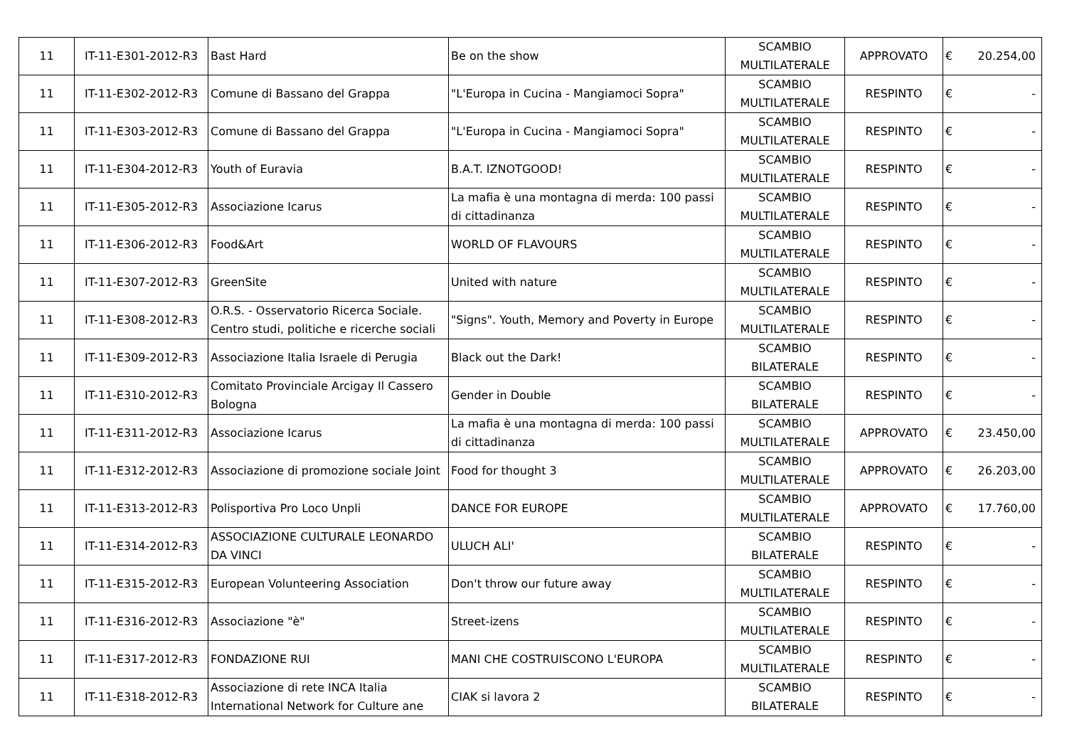| 11 | IT-11-E301-2012-R3 | Bast Hard | Be on the show | SCAMBIO MULTILATERALE | APPROVATO | € | 20.254,00 |
| 11 | IT-11-E302-2012-R3 | Comune di Bassano del Grappa | "L'Europa in Cucina - Mangiamoci Sopra" | SCAMBIO MULTILATERALE | RESPINTO | € | - |
| 11 | IT-11-E303-2012-R3 | Comune di Bassano del Grappa | "L'Europa in Cucina - Mangiamoci Sopra" | SCAMBIO MULTILATERALE | RESPINTO | € | - |
| 11 | IT-11-E304-2012-R3 | Youth of Euravia | B.A.T. IZNOTGOOD! | SCAMBIO MULTILATERALE | RESPINTO | € | - |
| 11 | IT-11-E305-2012-R3 | Associazione Icarus | La mafia è una montagna di merda: 100 passi di cittadinanza | SCAMBIO MULTILATERALE | RESPINTO | € | - |
| 11 | IT-11-E306-2012-R3 | Food&Art | WORLD OF FLAVOURS | SCAMBIO MULTILATERALE | RESPINTO | € | - |
| 11 | IT-11-E307-2012-R3 | GreenSite | United with nature | SCAMBIO MULTILATERALE | RESPINTO | € | - |
| 11 | IT-11-E308-2012-R3 | O.R.S. - Osservatorio Ricerca Sociale. Centro studi, politiche e ricerche sociali | "Signs". Youth, Memory and Poverty in Europe | SCAMBIO MULTILATERALE | RESPINTO | € | - |
| 11 | IT-11-E309-2012-R3 | Associazione Italia Israele di Perugia | Black out the Dark! | SCAMBIO BILATERALE | RESPINTO | € | - |
| 11 | IT-11-E310-2012-R3 | Comitato Provinciale Arcigay Il Cassero Bologna | Gender in Double | SCAMBIO BILATERALE | RESPINTO | € | - |
| 11 | IT-11-E311-2012-R3 | Associazione Icarus | La mafia è una montagna di merda: 100 passi di cittadinanza | SCAMBIO MULTILATERALE | APPROVATO | € | 23.450,00 |
| 11 | IT-11-E312-2012-R3 | Associazione di promozione sociale Joint | Food for thought 3 | SCAMBIO MULTILATERALE | APPROVATO | € | 26.203,00 |
| 11 | IT-11-E313-2012-R3 | Polisportiva Pro Loco Unpli | DANCE FOR EUROPE | SCAMBIO MULTILATERALE | APPROVATO | € | 17.760,00 |
| 11 | IT-11-E314-2012-R3 | ASSOCIAZIONE CULTURALE LEONARDO DA VINCI | ULUCH ALI' | SCAMBIO BILATERALE | RESPINTO | € | - |
| 11 | IT-11-E315-2012-R3 | European Volunteering Association | Don't throw our future away | SCAMBIO MULTILATERALE | RESPINTO | € | - |
| 11 | IT-11-E316-2012-R3 | Associazione "è" | Street-izens | SCAMBIO MULTILATERALE | RESPINTO | € | - |
| 11 | IT-11-E317-2012-R3 | FONDAZIONE RUI | MANI CHE COSTRUISCONO L'EUROPA | SCAMBIO MULTILATERALE | RESPINTO | € | - |
| 11 | IT-11-E318-2012-R3 | Associazione di rete INCA Italia International Network for Culture ane | CIAK si lavora 2 | SCAMBIO BILATERALE | RESPINTO | € | - |